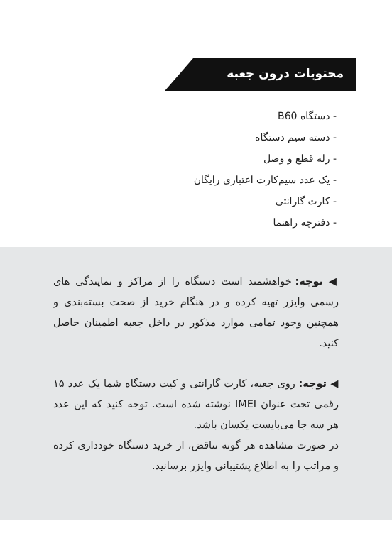محتویات درون جعبه
- دستگاه B60
- دسته سیم دستگاه
- رله قطع و وصل
- یک عدد سیم‌کارت اعتباری رایگان
- کارت گارانتی
- دفترچه راهنما
◀ توجه: خواهشمند است دستگاه را از مراکز و نمایندگی های رسمی وایزر تهیه کرده و در هنگام خرید از صحت بسته‌بندی و همچنین وجود تمامی موارد مذکور در داخل جعبه اطمینان حاصل کنید.
◀ توجه: روی جعبه، کارت گارانتی و کیت دستگاه شما یک عدد ۱۵ رقمی تحت عنوان IMEI نوشته شده است. توجه کنید که این عدد هر سه جا می‌بایست یکسان باشد.
در صورت مشاهده هر گونه تناقض، از خرید دستگاه خودداری کرده و مراتب را به اطلاع پشتیبانی وایزر برسانید.